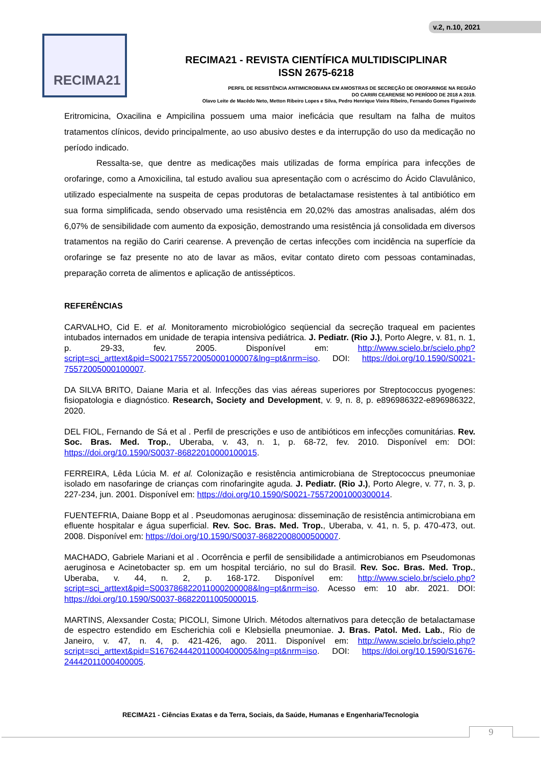v.2, n.10, 2021
RECIMA21
RECIMA21 - REVISTA CIENTÍFICA MULTIDISCIPLINAR
ISSN 2675-6218
PERFIL DE RESISTÊNCIA ANTIMICROBIANA EM AMOSTRAS DE SECREÇÃO DE OROFARINGE NA REGIÃO
DO CARIRI CEARENSE NO PERÍODO DE 2018 A 2019.
Olavo Leite de Macêdo Neto, Metton Ribeiro Lopes e Silva, Pedro Henrique Vieira Ribeiro, Fernando Gomes Figueiredo
Eritromicina, Oxacilina e Ampicilina possuem uma maior ineficácia que resultam na falha de muitos tratamentos clínicos, devido principalmente, ao uso abusivo destes e da interrupção do uso da medicação no período indicado.
Ressalta-se, que dentre as medicações mais utilizadas de forma empírica para infecções de orofaringe, como a Amoxicilina, tal estudo avaliou sua apresentação com o acréscimo do Ácido Clavulânico, utilizado especialmente na suspeita de cepas produtoras de betalactamase resistentes à tal antibiótico em sua forma simplificada, sendo observado uma resistência em 20,02% das amostras analisadas, além dos 6,07% de sensibilidade com aumento da exposição, demostrando uma resistência já consolidada em diversos tratamentos na região do Cariri cearense. A prevenção de certas infecções com incidência na superfície da orofaringe se faz presente no ato de lavar as mãos, evitar contato direto com pessoas contaminadas, preparação correta de alimentos e aplicação de antissépticos.
REFERÊNCIAS
CARVALHO, Cid E. et al. Monitoramento microbiológico seqüencial da secreção traqueal em pacientes intubados internados em unidade de terapia intensiva pediátrica. J. Pediatr. (Rio J.), Porto Alegre, v. 81, n. 1, p. 29-33, fev. 2005. Disponível em: http://www.scielo.br/scielo.php?script=sci_arttext&pid=S002175572005000100007&lng=pt&nrm=iso. DOI: https://doi.org/10.1590/S0021-75572005000100007.
DA SILVA BRITO, Daiane Maria et al. Infecções das vias aéreas superiores por Streptococcus pyogenes: fisiopatologia e diagnóstico. Research, Society and Development, v. 9, n. 8, p. e896986322-e896986322, 2020.
DEL FIOL, Fernando de Sá et al . Perfil de prescrições e uso de antibióticos em infecções comunitárias. Rev. Soc. Bras. Med. Trop., Uberaba, v. 43, n. 1, p. 68-72, fev. 2010. Disponível em: DOI: https://doi.org/10.1590/S0037-86822010000100015.
FERREIRA, Lêda Lúcia M. et al. Colonização e resistência antimicrobiana de Streptococcus pneumoniae isolado em nasofaringe de crianças com rinofaringite aguda. J. Pediatr. (Rio J.), Porto Alegre, v. 77, n. 3, p. 227-234, jun. 2001. Disponível em: https://doi.org/10.1590/S0021-75572001000300014.
FUENTEFRIA, Daiane Bopp et al . Pseudomonas aeruginosa: disseminação de resistência antimicrobiana em efluente hospitalar e água superficial. Rev. Soc. Bras. Med. Trop., Uberaba, v. 41, n. 5, p. 470-473, out. 2008. Disponível em: https://doi.org/10.1590/S0037-86822008000500007.
MACHADO, Gabriele Mariani et al . Ocorrência e perfil de sensibilidade a antimicrobianos em Pseudomonas aeruginosa e Acinetobacter sp. em um hospital terciário, no sul do Brasil. Rev. Soc. Bras. Med. Trop., Uberaba, v. 44, n. 2, p. 168-172. Disponível em: http://www.scielo.br/scielo.php?script=sci_arttext&pid=S003786822011000200008&lng=pt&nrm=iso. Acesso em: 10 abr. 2021. DOI: https://doi.org/10.1590/S0037-86822011005000015.
MARTINS, Alexsander Costa; PICOLI, Simone Ulrich. Métodos alternativos para detecção de betalactamase de espectro estendido em Escherichia coli e Klebsiella pneumoniae. J. Bras. Patol. Med. Lab., Rio de Janeiro, v. 47, n. 4, p. 421-426, ago. 2011. Disponível em: http://www.scielo.br/scielo.php?script=sci_arttext&pid=S167624442011000400005&lng=pt&nrm=iso. DOI: https://doi.org/10.1590/S1676-24442011000400005.
RECIMA21 - Ciências Exatas e da Terra, Sociais, da Saúde, Humanas e Engenharia/Tecnologia
9